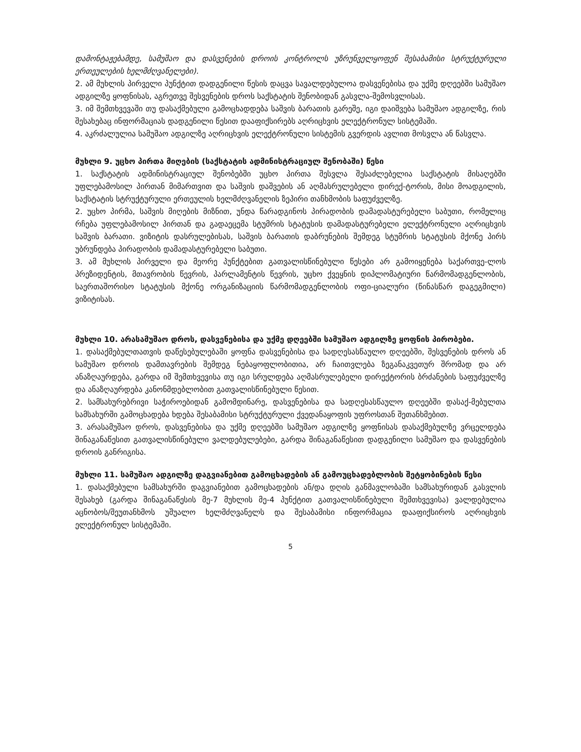დამონტაჟებამდე, სამუშაო და დასვენების დროის კონტროლს უზრუნველყოფენ შესაბამისი სტრუქტურული ერთეულების ხელმძღვანელები).
2. ამ მუხლის პირველი პუნქტით დადგენილი წესის დაცვა სავალდებულოა დასვენებისა და უქმე დღეებში სამუშაო ადგილზე ყოფნისას, აგრეთვე შესვენების დროს საქსტატის შენობიდან გასვლა-შემოსვლისას.
3. იმ შემთხვევაში თუ დასაქმებული გამოცხადდება საშვის ბარათის გარეშე, იგი დაიშვება სამუშაო ადგილზე, რის შესახებაც ინფორმაციას დადგენილი წესით დააფიქსირებს აღრიცხვის ელექტრონულ სისტემაში.
4. აკრძალულია სამუშაო ადგილზე აღრიცხვის ელექტრონული სისტემის გვერდის ავლით მოსვლა ან წასვლა.
მუხლი 9. უცხო პირთა მიღების (საქსტატის ადმინისტრაციულ შენობაში) წესი
1. საქსტატის ადმინისტრაციულ შენობებში უცხო პირთა შესვლა შესაძლებელია საქსტატის მისაღებში უფლებამოსილ პირთან მიმართვით და საშვის დაშვების ან აღმასრულებელი დირექ-ტორის, მისი მოადგილის, საქსტატის სტრუქტურული ერთეულის ხელმძღვანელის ზეპირი თანხმობის საფუძველზე.
2. უცხო პირმა, საშვის მიღების მიზნით, უნდა წარადგინოს პირადობის დამადასტურებელი საბუთი, რომელიც რჩება უფლებამოსილ პირთან და გადაეცემა სტუმრის სტატუსის დამადასტურებელი ელექტრონული აღრიცხვის საშვის ბარათი. ვიზიტის დასრულებისას, საშვის ბარათის დაბრუნების შემდეგ სტუმრის სტატუსის მქონე პირს უბრუნდება პირადობის დამადასტურებელი საბუთი.
3. ამ მუხლის პირველი და მეორე პუნქტებით გათვალისწინებული წესები არ გამოიყენება საქართვე-ლოს პრეზიდენტის, მთავრობის წევრის, პარლამენტის წევრის, უცხო ქვეყნის დიპლომატიური წარმომადგენლობის, საერთაშორისო სტატუსის მქონე ორგანიზაციის წარმომადგენლობის ოფი-ციალური (წინასწარ დაგეგმილი) ვიზიტისას.
მუხლი 10. არასამუშაო დროს, დასვენებისა და უქმე დღეებში სამუშაო ადგილზე ყოფნის პირობები.
1. დასაქმებულთათვის დაწესებულებაში ყოფნა დასვენებისა და სადღესასწაულო დღეებში, შესვენების დროს ან სამუშაო დროის დამთავრების შემდეგ ნებაყოფლობითია, არ ჩაითვლება ზეგანაკვეთურ შრომად და არ ანაზღაურდება, გარდა იმ შემთხვევისა თუ იგი სრულდება აღმასრულებელი დირექტორის ბრძანების საფუძველზე და ანაზღაურდება კანონმდებლობით გათვალისწინებული წესით.
2. სამსახურებრივი საჭიროებიდან გამომდინარე, დასვენებისა და სადღესასწაულო დღეებში დასაქ-მებულთა სამსახურში გამოცხადება ხდება შესაბამისი სტრუქტურული ქვედანაყოფის უფროსთან შეთანხმებით.
3. არასამუშაო დროს, დასვენებისა და უქმე დღეებში სამუშაო ადგილზე ყოფნისას დასაქმებულზე ვრცელდება შინაგანაწესით გათვალისწინებული ვალდებულებები, გარდა შინაგანაწესით დადგენილი სამუშაო და დასვენების დროის განრიგისა.
მუხლი 11. სამუშაო ადგილზე დაგვიანებით გამოცხადების ან გამოუცხადებლობის შეტყობინების წესი
1. დასაქმებული სამსახურში დაგვიანებით გამოცხადების ან/და დღის განმავლობაში სამსახურიდან გასვლის შესახებ (გარდა შინაგანაწესის მე-7 მუხლის მე-4 პუნქტით გათვალისწინებული შემთხვევისა) ვალდებულია აცნობოს/შეუთანხმოს უშუალო ხელმძღვანელს და შესაბამისი ინფორმაცია დააფიქსიროს აღრიცხვის ელექტრონულ სისტემაში.
5